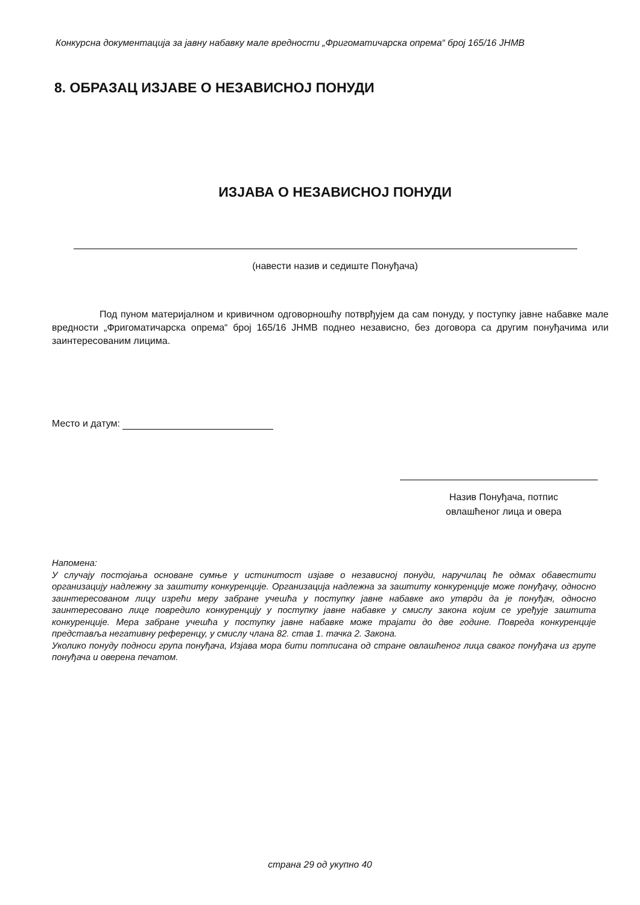Конкурсна документација за јавну набавку мале вредности „Фригоматичарска опрема“ број 165/16 ЈНМВ
8. ОБРАЗАЦ ИЗЈАВЕ О НЕЗАВИСНОЈ ПОНУДИ
ИЗЈАВА О НЕЗАВИСНОЈ ПОНУДИ
(навести назив и седиште Понуђача)
Под пуном материјалном и кривичном одговорношћу потврђујем да сам понуду, у поступку јавне набавке мале вредности „Фригоматичарска опрема“ број 165/16 ЈНМВ поднео независно, без договора са другим понуђачима или заинтересованим лицима.
Место и датум:
Назив Понуђача, потпис
овлашћеног лица и овера
Напомена:
У случају постојања основане сумње у истинитост изјаве о независној понуди, наручилац ће одмах обавестити организацију надлежну за заштиту конкуренције. Организација надлежна за заштиту конкуренције може понуђачу, односно заинтересованом лицу изрећи меру забране учешћа у поступку јавне набавке ако утврди да је понуђач, односно заинтересовано лице повредило конкуренцију у поступку јавне набавке у смислу закона којим се уређује заштита конкуренције. Мера забране учешћа у поступку јавне набавке може трајати до две године. Повреда конкуренције представља негативну референцу, у смислу члана 82. став 1. тачка 2. Закона.
Уколико понуду подноси група понуђача, Изјава мора бити потписана од стране овлашћеног лица сваког понуђача из групе понуђача и оверена печатом.
страна 29 од укупно 40